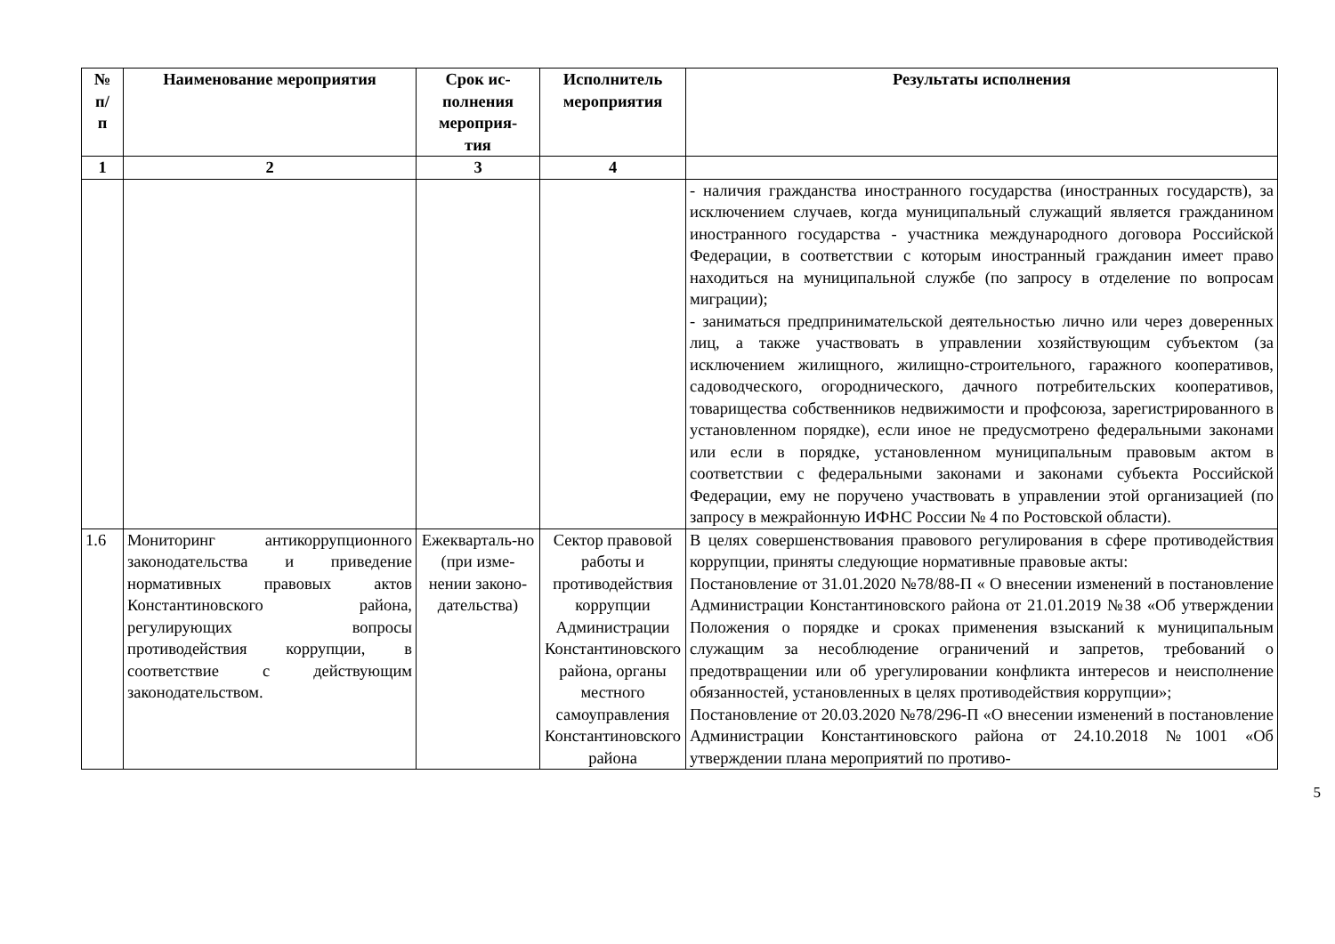| № п/ п | Наименование мероприятия | Срок ис- полнения мероприя- тия | Исполнитель мероприятия | Результаты исполнения |
| --- | --- | --- | --- | --- |
| 1 | 2 | 3 | 4 | |
| | | | | - наличия гражданства иностранного государства (иностранных государств), за исключением случаев, когда муниципальный служащий является гражданином иностранного государства - участника международного договора Российской Федерации, в соответствии с которым иностранный гражданин имеет право находиться на муниципальной службе (по запросу в отделение по вопросам миграции); - заниматься предпринимательской деятельностью лично или через доверенных лиц, а также участвовать в управлении хозяйствующим субъектом (за исключением жилищного, жилищно-строительного, гаражного кооперативов, садоводческого, огороднического, дачного потребительских кооперативов, товарищества собственников недвижимости и профсоюза, зарегистрированного в установленном порядке), если иное не предусмотрено федеральными законами или если в порядке, установленном муниципальным правовым актом в соответствии с федеральными законами и законами субъекта Российской Федерации, ему не поручено участвовать в управлении этой организацией (по запросу в межрайонную ИФНС России № 4 по Ростовской области). |
| 1.6 | Мониторинг антикоррупционного законодательства и приведение нормативных правовых актов Константиновского района, регулирующих вопросы противодействия коррупции, в соответствие с действующим законодательством. | Ежекварталь-но (при изме-нении законо-дательства) | Сектор правовой работы и противодействия коррупции Администрации Константиновского района, органы местного самоуправления Константиновского района | В целях совершенствования правового регулирования в сфере противодействия коррупции, приняты следующие нормативные правовые акты: Постановление от 31.01.2020 №78/88-П « О внесении изменений в постановление Администрации Константиновского района от 21.01.2019 №38 «Об утверждении Положения о порядке и сроках применения взысканий к муниципальным служащим за несоблюдение ограничений и запретов, требований о предотвращении или об урегулировании конфликта интересов и неисполнение обязанностей, установленных в целях противодействия коррупции»; Постановление от 20.03.2020 №78/296-П «О внесении изменений в постановление Администрации Константиновского района от 24.10.2018 №1001 «Об утверждении плана мероприятий по противо- |
5